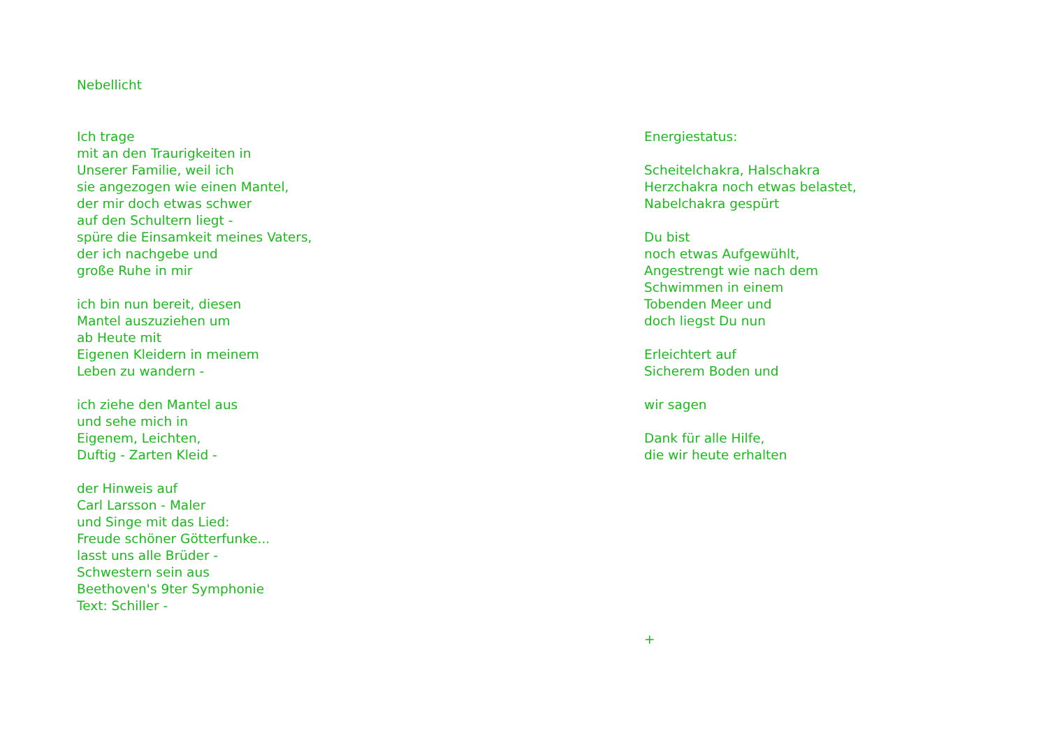Nebellicht
Ich trage
mit an den Traurigkeiten in
Unserer Familie, weil ich
sie angezogen wie einen Mantel,
der mir doch etwas schwer
auf den Schultern liegt -
spüre die Einsamkeit meines Vaters,
der ich nachgebe und
große Ruhe in mir
ich bin nun bereit, diesen
Mantel auszuziehen um
ab Heute mit
Eigenen Kleidern in meinem
Leben zu wandern -
ich ziehe den Mantel aus
und sehe mich in
Eigenem, Leichten,
Duftig - Zarten Kleid -
der Hinweis auf
Carl Larsson - Maler
und Singe mit das Lied:
Freude schöner Götterfunke...
lasst uns alle Brüder -
Schwestern sein aus
Beethoven's 9ter Symphonie
Text: Schiller -
Energiestatus:
Scheitelchakra, Halschakra
Herzchakra noch etwas belastet,
Nabelchakra gespürt
Du bist
noch etwas Aufgewühlt,
Angestrengt wie nach dem
Schwimmen in einem
Tobenden Meer und
doch liegst Du nun
Erleichtert auf
Sicherem Boden und
wir sagen
Dank für alle Hilfe,
die wir heute erhalten
+